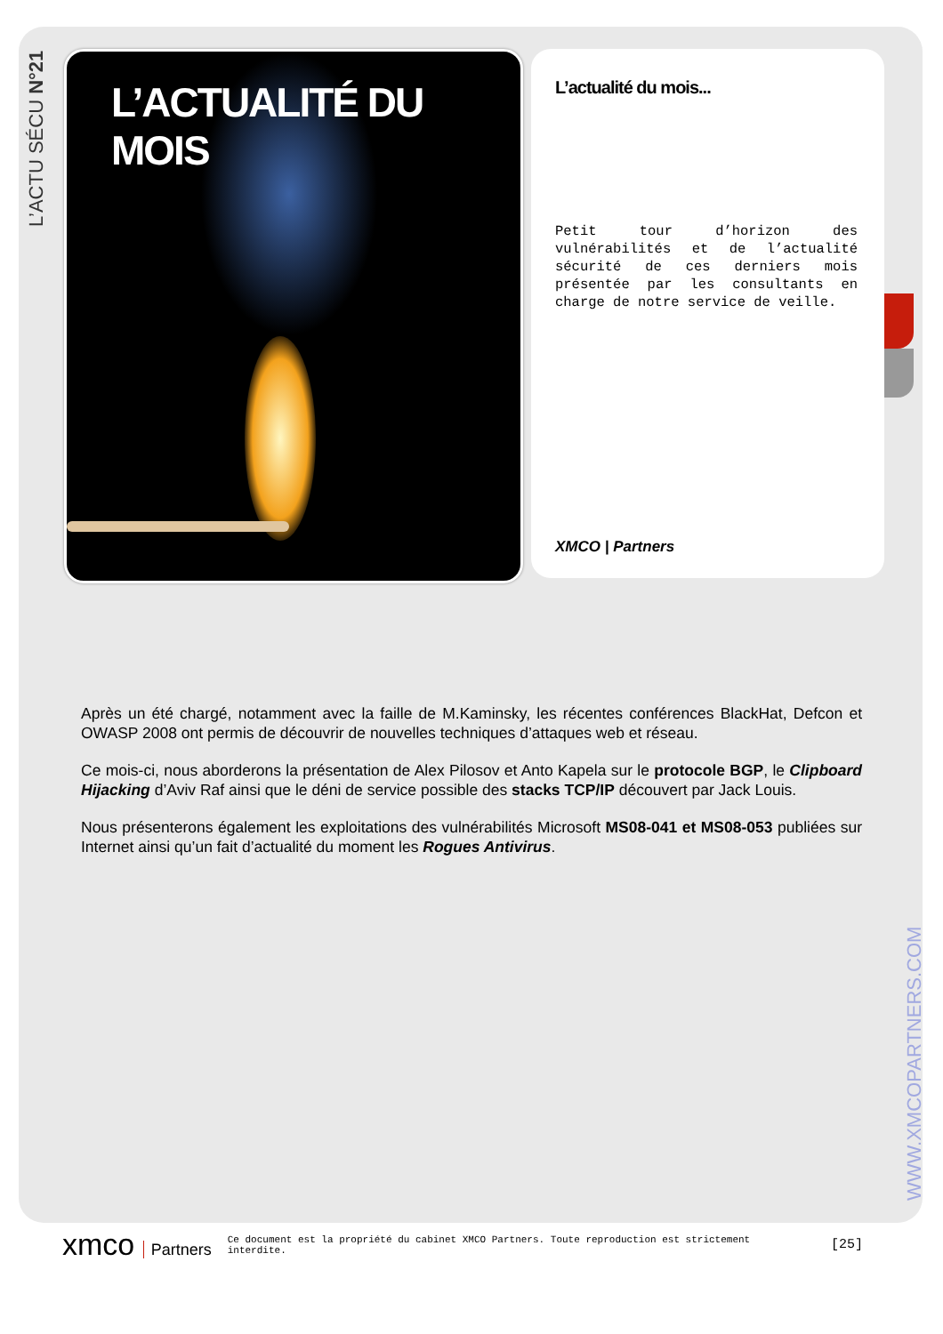L’ACTU SÉCU N°21
L’ACTUALITÉ DU MOIS
L’actualité du mois...
Petit tour d’horizon des vulnérabilités et de l’actualité sécurité de ces derniers mois présentée par les consultants en charge de notre service de veille.
XMCO | Partners
Après un été chargé, notamment avec la faille de M.Kaminsky, les récentes conférences BlackHat, Defcon et OWASP 2008 ont permis de découvrir de nouvelles techniques d’attaques web et réseau.
Ce mois-ci, nous aborderons la présentation de Alex Pilosov et Anto Kapela sur le protocole BGP, le Clipboard Hijacking d’Aviv Raf ainsi que le déni de service possible des stacks TCP/IP découvert par Jack Louis.
Nous présenterons également les exploitations des vulnérabilités Microsoft MS08-041 et MS08-053 publiées sur Internet ainsi qu’un fait d’actualité du moment les Rogues Antivirus.
WWW.XMCOPARTNERS.COM
xmco Partners
Ce document est la propriété du cabinet XMCO Partners. Toute reproduction est strictement interdite.
[25]